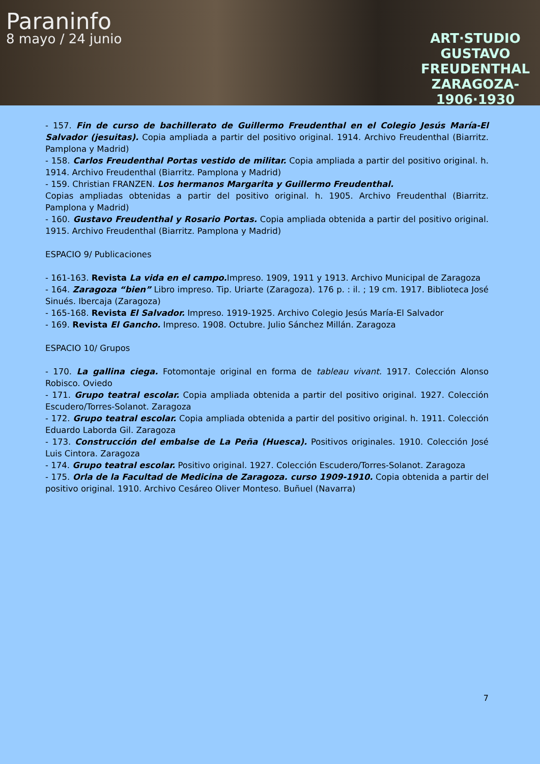Paraninfo
8 mayo / 24 junio
ART·STUDIO
GUSTAVO
FREUDENTHAL
ZARAGOZA-
1906·1930
- 157. Fin de curso de bachillerato de Guillermo Freudenthal en el Colegio Jesús María-El Salvador (jesuitas). Copia ampliada a partir del positivo original. 1914. Archivo Freudenthal (Biarritz. Pamplona y Madrid)
- 158. Carlos Freudenthal Portas vestido de militar. Copia ampliada a partir del positivo original. h. 1914. Archivo Freudenthal (Biarritz. Pamplona y Madrid)
- 159. Christian FRANZEN. Los hermanos Margarita y Guillermo Freudenthal.
Copias ampliadas obtenidas a partir del positivo original. h. 1905. Archivo Freudenthal (Biarritz. Pamplona y Madrid)
- 160. Gustavo Freudenthal y Rosario Portas. Copia ampliada obtenida a partir del positivo original. 1915. Archivo Freudenthal (Biarritz. Pamplona y Madrid)
ESPACIO 9/ Publicaciones
- 161-163. Revista La vida en el campo. Impreso. 1909, 1911 y 1913. Archivo Municipal de Zaragoza
- 164. Zaragoza “bien” Libro impreso. Tip. Uriarte (Zaragoza). 176 p. : il. ; 19 cm. 1917. Biblioteca José Sinués. Ibercaja (Zaragoza)
- 165-168. Revista El Salvador. Impreso. 1919-1925. Archivo Colegio Jesús María-El Salvador
- 169. Revista El Gancho. Impreso. 1908. Octubre. Julio Sánchez Millán. Zaragoza
ESPACIO 10/ Grupos
- 170. La gallina ciega. Fotomontaje original en forma de tableau vivant. 1917. Colección Alonso Robisco. Oviedo
- 171. Grupo teatral escolar. Copia ampliada obtenida a partir del positivo original. 1927. Colección Escudero/Torres-Solanot. Zaragoza
- 172. Grupo teatral escolar. Copia ampliada obtenida a partir del positivo original. h. 1911. Colección Eduardo Laborda Gil. Zaragoza
- 173. Construcción del embalse de La Peña (Huesca). Positivos originales. 1910. Colección José Luis Cintora. Zaragoza
- 174. Grupo teatral escolar. Positivo original. 1927. Colección Escudero/Torres-Solanot. Zaragoza
- 175. Orla de la Facultad de Medicina de Zaragoza. curso 1909-1910. Copia obtenida a partir del positivo original. 1910. Archivo Cesáreo Oliver Monteso. Buñuel (Navarra)
7